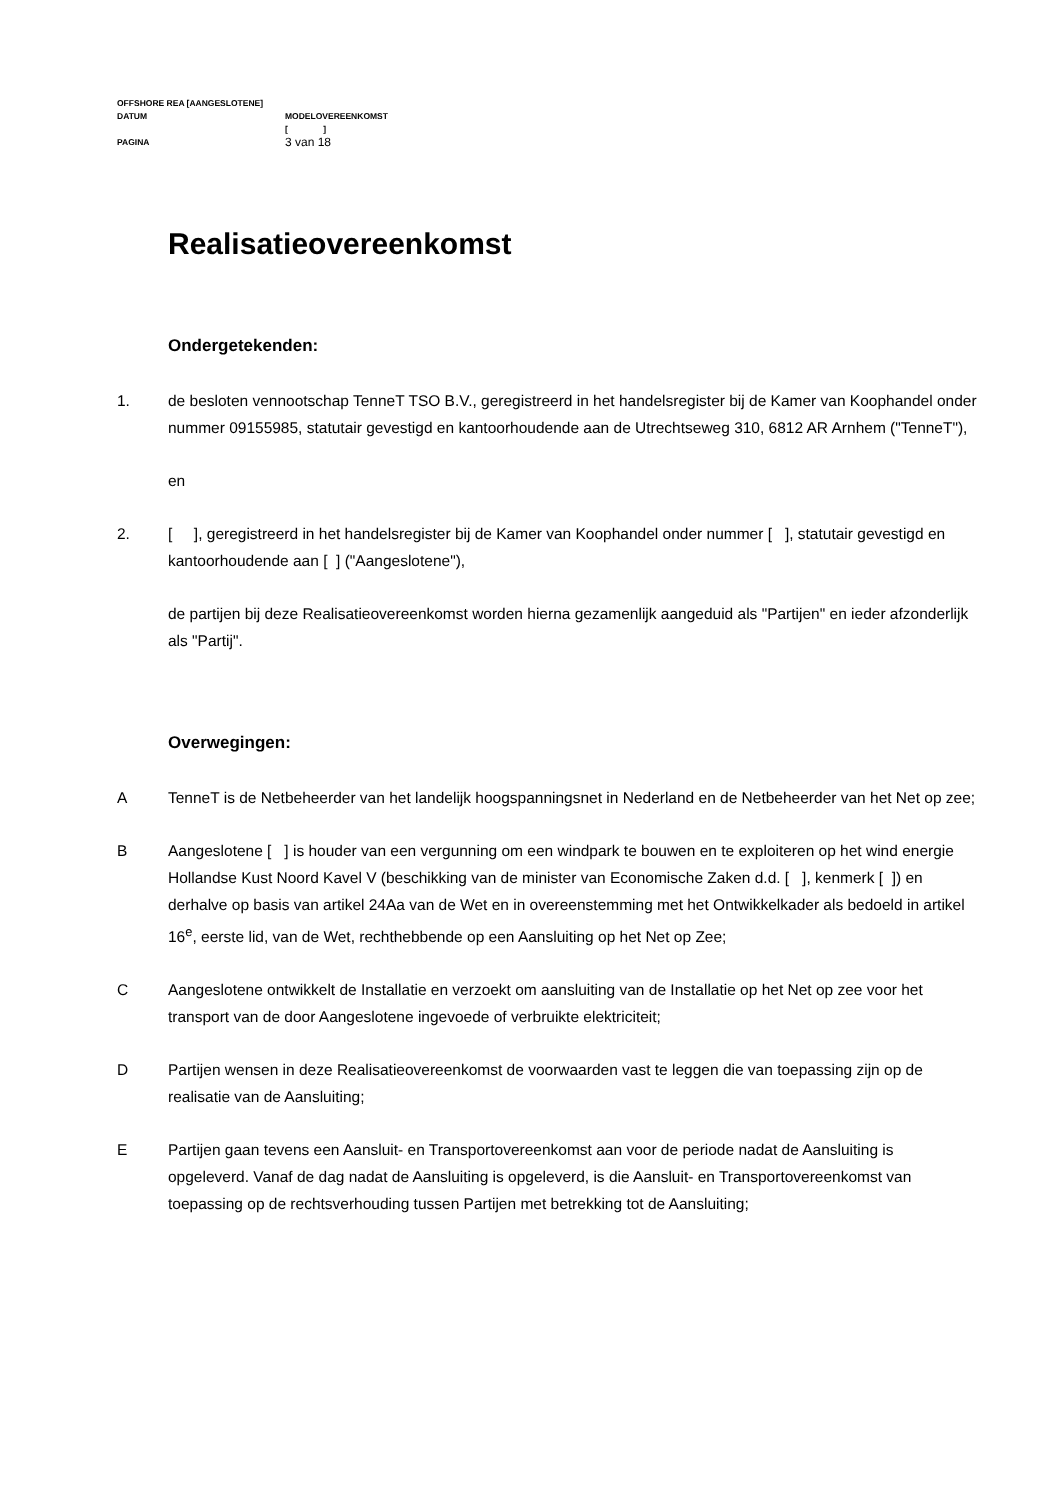OFFSHORE REA [AANGESLOTENE]
DATUM MODELOVEREENKOMST
[ ]
PAGINA 3 van 18
Realisatieovereenkomst
Ondergetekenden:
1. de besloten vennootschap TenneT TSO B.V., geregistreerd in het handelsregister bij de Kamer van Koophandel onder nummer 09155985, statutair gevestigd en kantoorhoudende aan de Utrechtseweg 310, 6812 AR Arnhem ("TenneT"),
en
2. [ ], geregistreerd in het handelsregister bij de Kamer van Koophandel onder nummer [ ], statutair gevestigd en kantoorhoudende aan [ ] ("Aangeslotene"),
de partijen bij deze Realisatieovereenkomst worden hierna gezamenlijk aangeduid als "Partijen" en ieder afzonderlijk als "Partij".
Overwegingen:
A TenneT is de Netbeheerder van het landelijk hoogspanningsnet in Nederland en de Netbeheerder van het Net op zee;
B Aangeslotene [ ] is houder van een vergunning om een windpark te bouwen en te exploiteren op het wind energie Hollandse Kust Noord Kavel V (beschikking van de minister van Economische Zaken d.d. [ ], kenmerk [ ]) en derhalve op basis van artikel 24Aa van de Wet en in overeenstemming met het Ontwikkelkader als bedoeld in artikel 16<sup>e</sup>, eerste lid, van de Wet, rechthebbende op een Aansluiting op het Net op Zee;
C Aangeslotene ontwikkelt de Installatie en verzoekt om aansluiting van de Installatie op het Net op zee voor het transport van de door Aangeslotene ingevoede of verbruikte elektriciteit;
D Partijen wensen in deze Realisatieovereenkomst de voorwaarden vast te leggen die van toepassing zijn op de realisatie van de Aansluiting;
E Partijen gaan tevens een Aansluit- en Transportovereenkomst aan voor de periode nadat de Aansluiting is opgeleverd. Vanaf de dag nadat de Aansluiting is opgeleverd, is die Aansluit- en Transportovereenkomst van toepassing op de rechtsverhouding tussen Partijen met betrekking tot de Aansluiting;